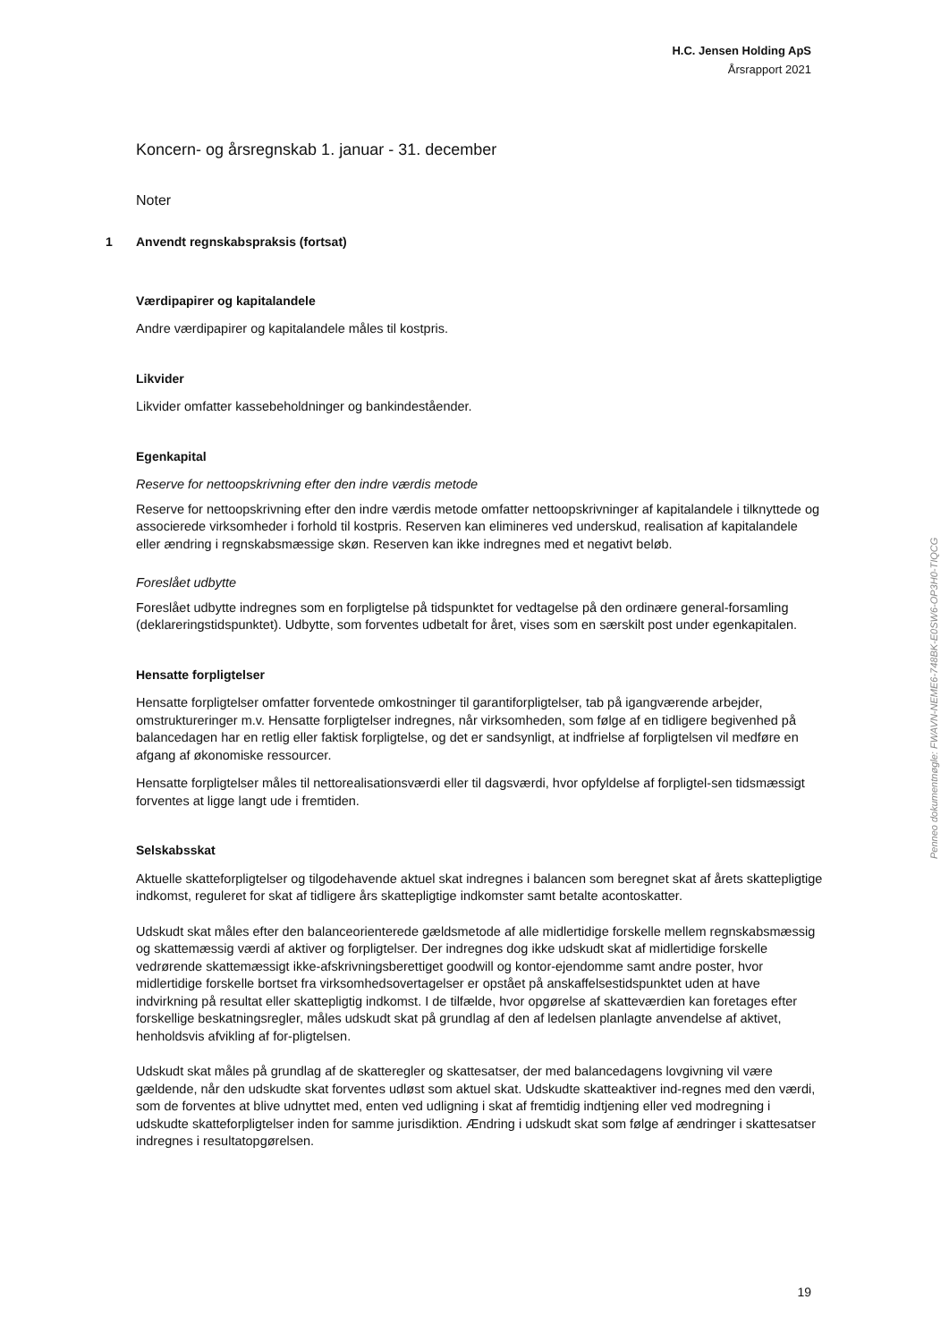H.C. Jensen Holding ApS
Årsrapport 2021
Koncern- og årsregnskab 1. januar - 31. december
Noter
1 Anvendt regnskabspraksis (fortsat)
Værdipapirer og kapitalandele
Andre værdipapirer og kapitalandele måles til kostpris.
Likvider
Likvider omfatter kassebeholdninger og bankindeståender.
Egenkapital
Reserve for nettoopskrivning efter den indre værdis metode
Reserve for nettoopskrivning efter den indre værdis metode omfatter nettoopskrivninger af kapitalandele i tilknyttede og associerede virksomheder i forhold til kostpris. Reserven kan elimineres ved underskud, realisation af kapitalandele eller ændring i regnskabsmæssige skøn. Reserven kan ikke indregnes med et negativt beløb.
Foreslået udbytte
Foreslået udbytte indregnes som en forpligtelse på tidspunktet for vedtagelse på den ordinære general-forsamling (deklareringstidspunktet). Udbytte, som forventes udbetalt for året, vises som en særskilt post under egenkapitalen.
Hensatte forpligtelser
Hensatte forpligtelser omfatter forventede omkostninger til garantiforpligtelser, tab på igangværende arbejder, omstruktureringer m.v. Hensatte forpligtelser indregnes, når virksomheden, som følge af en tidligere begivenhed på balancedagen har en retlig eller faktisk forpligtelse, og det er sandsynligt, at indfrielse af forpligtelsen vil medføre en afgang af økonomiske ressourcer.
Hensatte forpligtelser måles til nettorealisationsværdi eller til dagsværdi, hvor opfyldelse af forpligtel-sen tidsmæssigt forventes at ligge langt ude i fremtiden.
Selskabsskat
Aktuelle skatteforpligtelser og tilgodehavende aktuel skat indregnes i balancen som beregnet skat af årets skattepligtige indkomst, reguleret for skat af tidligere års skattepligtige indkomster samt betalte acontoskatter.
Udskudt skat måles efter den balanceorienterede gældsmetode af alle midlertidige forskelle mellem regnskabsmæssig og skattemæssig værdi af aktiver og forpligtelser. Der indregnes dog ikke udskudt skat af midlertidige forskelle vedrørende skattemæssigt ikke-afskrivningsberettiget goodwill og kontor-ejendomme samt andre poster, hvor midlertidige forskelle bortset fra virksomhedsovertagelser er opstået på anskaffelsestidspunktet uden at have indvirkning på resultat eller skattepligtig indkomst. I de tilfælde, hvor opgørelse af skatteværdien kan foretages efter forskellige beskatningsregler, måles udskudt skat på grundlag af den af ledelsen planlagte anvendelse af aktivet, henholdsvis afvikling af for-pligtelsen.
Udskudt skat måles på grundlag af de skatteregler og skattesatser, der med balancedagens lovgivning vil være gældende, når den udskudte skat forventes udløst som aktuel skat. Udskudte skatteaktiver ind-regnes med den værdi, som de forventes at blive udnyttet med, enten ved udligning i skat af fremtidig indtjening eller ved modregning i udskudte skatteforpligtelser inden for samme jurisdiktion. Ændring i udskudt skat som følge af ændringer i skattesatser indregnes i resultatopgørelsen.
Penneo dokumentnøgle: FWAVN-NEME6-748BK-E0SW6-OP3H0-TIQCG
19